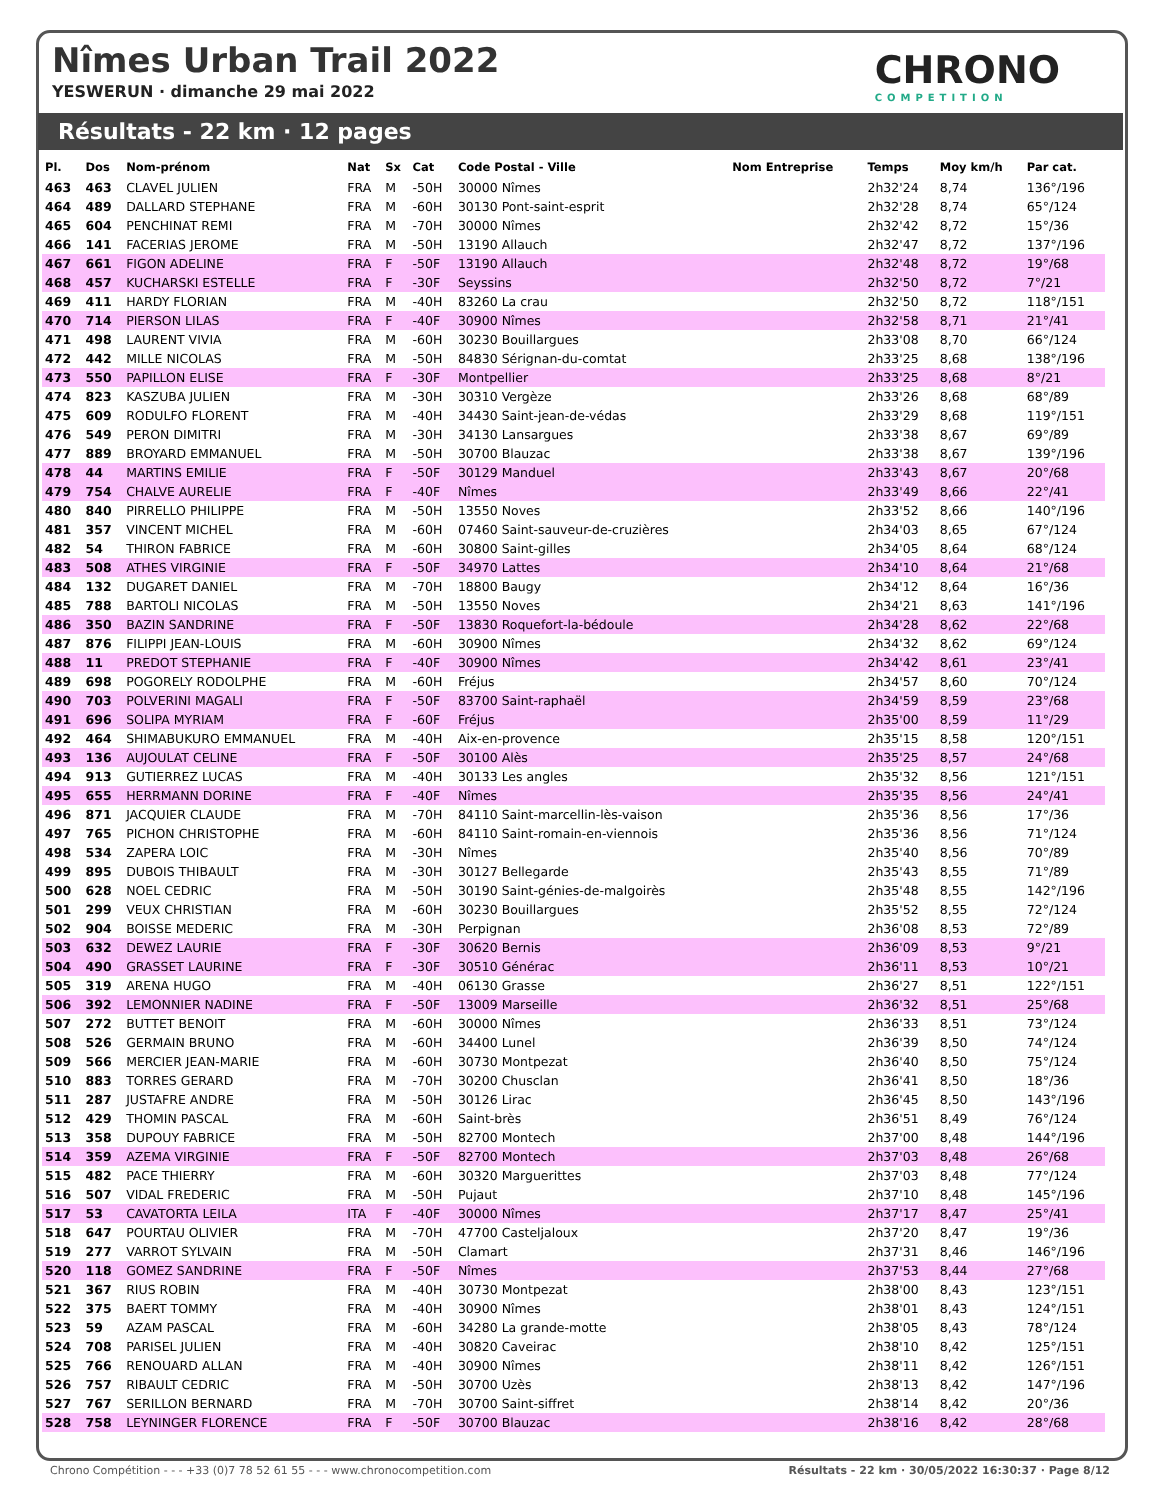Nîmes Urban Trail 2022
YESWERUN · dimanche 29 mai 2022
CHRONO
COMPETITION
Résultats - 22 km · 12 pages
| Pl. | Dos | Nom-prénom | Nat | Sx | Cat | Code Postal - Ville | Nom Entreprise | Temps | Moy km/h | Par cat. |
| --- | --- | --- | --- | --- | --- | --- | --- | --- | --- | --- |
| 463 | 463 | CLAVEL JULIEN | FRA | M | -50H | 30000 Nîmes | | 2h32'24 | 8,74 | 136°/196 |
| 464 | 489 | DALLARD STEPHANE | FRA | M | -60H | 30130 Pont-saint-esprit | | 2h32'28 | 8,74 | 65°/124 |
| 465 | 604 | PENCHINAT REMI | FRA | M | -70H | 30000 Nîmes | | 2h32'42 | 8,72 | 15°/36 |
| 466 | 141 | FACERIAS JEROME | FRA | M | -50H | 13190 Allauch | | 2h32'47 | 8,72 | 137°/196 |
| 467 | 661 | FIGON ADELINE | FRA | F | -50F | 13190 Allauch | | 2h32'48 | 8,72 | 19°/68 |
| 468 | 457 | KUCHARSKI ESTELLE | FRA | F | -30F | Seyssins | | 2h32'50 | 8,72 | 7°/21 |
| 469 | 411 | HARDY FLORIAN | FRA | M | -40H | 83260 La crau | | 2h32'50 | 8,72 | 118°/151 |
| 470 | 714 | PIERSON LILAS | FRA | F | -40F | 30900 Nîmes | | 2h32'58 | 8,71 | 21°/41 |
| 471 | 498 | LAURENT VIVIA | FRA | M | -60H | 30230 Bouillargues | | 2h33'08 | 8,70 | 66°/124 |
| 472 | 442 | MILLE NICOLAS | FRA | M | -50H | 84830 Sérignan-du-comtat | | 2h33'25 | 8,68 | 138°/196 |
| 473 | 550 | PAPILLON ELISE | FRA | F | -30F | Montpellier | | 2h33'25 | 8,68 | 8°/21 |
| 474 | 823 | KASZUBA JULIEN | FRA | M | -30H | 30310 Vergèze | | 2h33'26 | 8,68 | 68°/89 |
| 475 | 609 | RODULFO FLORENT | FRA | M | -40H | 34430 Saint-jean-de-védas | | 2h33'29 | 8,68 | 119°/151 |
| 476 | 549 | PERON DIMITRI | FRA | M | -30H | 34130 Lansargues | | 2h33'38 | 8,67 | 69°/89 |
| 477 | 889 | BROYARD EMMANUEL | FRA | M | -50H | 30700 Blauzac | | 2h33'38 | 8,67 | 139°/196 |
| 478 | 44 | MARTINS EMILIE | FRA | F | -50F | 30129 Manduel | | 2h33'43 | 8,67 | 20°/68 |
| 479 | 754 | CHALVE AURELIE | FRA | F | -40F | Nîmes | | 2h33'49 | 8,66 | 22°/41 |
| 480 | 840 | PIRRELLO PHILIPPE | FRA | M | -50H | 13550 Noves | | 2h33'52 | 8,66 | 140°/196 |
| 481 | 357 | VINCENT MICHEL | FRA | M | -60H | 07460 Saint-sauveur-de-cruzières | | 2h34'03 | 8,65 | 67°/124 |
| 482 | 54 | THIRON FABRICE | FRA | M | -60H | 30800 Saint-gilles | | 2h34'05 | 8,64 | 68°/124 |
| 483 | 508 | ATHES VIRGINIE | FRA | F | -50F | 34970 Lattes | | 2h34'10 | 8,64 | 21°/68 |
| 484 | 132 | DUGARET DANIEL | FRA | M | -70H | 18800 Baugy | | 2h34'12 | 8,64 | 16°/36 |
| 485 | 788 | BARTOLI NICOLAS | FRA | M | -50H | 13550 Noves | | 2h34'21 | 8,63 | 141°/196 |
| 486 | 350 | BAZIN SANDRINE | FRA | F | -50F | 13830 Roquefort-la-bédoule | | 2h34'28 | 8,62 | 22°/68 |
| 487 | 876 | FILIPPI JEAN-LOUIS | FRA | M | -60H | 30900 Nîmes | | 2h34'32 | 8,62 | 69°/124 |
| 488 | 11 | PREDOT STEPHANIE | FRA | F | -40F | 30900 Nîmes | | 2h34'42 | 8,61 | 23°/41 |
| 489 | 698 | POGORELY RODOLPHE | FRA | M | -60H | Fréjus | | 2h34'57 | 8,60 | 70°/124 |
| 490 | 703 | POLVERINI MAGALI | FRA | F | -50F | 83700 Saint-raphaël | | 2h34'59 | 8,59 | 23°/68 |
| 491 | 696 | SOLIPA MYRIAM | FRA | F | -60F | Fréjus | | 2h35'00 | 8,59 | 11°/29 |
| 492 | 464 | SHIMABUKURO EMMANUEL | FRA | M | -40H | Aix-en-provence | | 2h35'15 | 8,58 | 120°/151 |
| 493 | 136 | AUJOULAT CELINE | FRA | F | -50F | 30100 Alès | | 2h35'25 | 8,57 | 24°/68 |
| 494 | 913 | GUTIERREZ LUCAS | FRA | M | -40H | 30133 Les angles | | 2h35'32 | 8,56 | 121°/151 |
| 495 | 655 | HERRMANN DORINE | FRA | F | -40F | Nîmes | | 2h35'35 | 8,56 | 24°/41 |
| 496 | 871 | JACQUIER CLAUDE | FRA | M | -70H | 84110 Saint-marcellin-lès-vaison | | 2h35'36 | 8,56 | 17°/36 |
| 497 | 765 | PICHON CHRISTOPHE | FRA | M | -60H | 84110 Saint-romain-en-viennois | | 2h35'36 | 8,56 | 71°/124 |
| 498 | 534 | ZAPERA LOIC | FRA | M | -30H | Nîmes | | 2h35'40 | 8,56 | 70°/89 |
| 499 | 895 | DUBOIS THIBAULT | FRA | M | -30H | 30127 Bellegarde | | 2h35'43 | 8,55 | 71°/89 |
| 500 | 628 | NOEL CEDRIC | FRA | M | -50H | 30190 Saint-génies-de-malgoirès | | 2h35'48 | 8,55 | 142°/196 |
| 501 | 299 | VEUX CHRISTIAN | FRA | M | -60H | 30230 Bouillargues | | 2h35'52 | 8,55 | 72°/124 |
| 502 | 904 | BOISSE MEDERIC | FRA | M | -30H | Perpignan | | 2h36'08 | 8,53 | 72°/89 |
| 503 | 632 | DEWEZ LAURIE | FRA | F | -30F | 30620 Bernis | | 2h36'09 | 8,53 | 9°/21 |
| 504 | 490 | GRASSET LAURINE | FRA | F | -30F | 30510 Générac | | 2h36'11 | 8,53 | 10°/21 |
| 505 | 319 | ARENA HUGO | FRA | M | -40H | 06130 Grasse | | 2h36'27 | 8,51 | 122°/151 |
| 506 | 392 | LEMONNIER NADINE | FRA | F | -50F | 13009 Marseille | | 2h36'32 | 8,51 | 25°/68 |
| 507 | 272 | BUTTET BENOIT | FRA | M | -60H | 30000 Nîmes | | 2h36'33 | 8,51 | 73°/124 |
| 508 | 526 | GERMAIN BRUNO | FRA | M | -60H | 34400 Lunel | | 2h36'39 | 8,50 | 74°/124 |
| 509 | 566 | MERCIER JEAN-MARIE | FRA | M | -60H | 30730 Montpezat | | 2h36'40 | 8,50 | 75°/124 |
| 510 | 883 | TORRES GERARD | FRA | M | -70H | 30200 Chusclan | | 2h36'41 | 8,50 | 18°/36 |
| 511 | 287 | JUSTAFRE ANDRE | FRA | M | -50H | 30126 Lirac | | 2h36'45 | 8,50 | 143°/196 |
| 512 | 429 | THOMIN PASCAL | FRA | M | -60H | Saint-brès | | 2h36'51 | 8,49 | 76°/124 |
| 513 | 358 | DUPOUY FABRICE | FRA | M | -50H | 82700 Montech | | 2h37'00 | 8,48 | 144°/196 |
| 514 | 359 | AZEMA VIRGINIE | FRA | F | -50F | 82700 Montech | | 2h37'03 | 8,48 | 26°/68 |
| 515 | 482 | PACE THIERRY | FRA | M | -60H | 30320 Marguerittes | | 2h37'03 | 8,48 | 77°/124 |
| 516 | 507 | VIDAL FREDERIC | FRA | M | -50H | Pujaut | | 2h37'10 | 8,48 | 145°/196 |
| 517 | 53 | CAVATORTA LEILA | ITA | F | -40F | 30000 Nîmes | | 2h37'17 | 8,47 | 25°/41 |
| 518 | 647 | POURTAU OLIVIER | FRA | M | -70H | 47700 Casteljaloux | | 2h37'20 | 8,47 | 19°/36 |
| 519 | 277 | VARROT SYLVAIN | FRA | M | -50H | Clamart | | 2h37'31 | 8,46 | 146°/196 |
| 520 | 118 | GOMEZ SANDRINE | FRA | F | -50F | Nîmes | | 2h37'53 | 8,44 | 27°/68 |
| 521 | 367 | RIUS ROBIN | FRA | M | -40H | 30730 Montpezat | | 2h38'00 | 8,43 | 123°/151 |
| 522 | 375 | BAERT TOMMY | FRA | M | -40H | 30900 Nîmes | | 2h38'01 | 8,43 | 124°/151 |
| 523 | 59 | AZAM PASCAL | FRA | M | -60H | 34280 La grande-motte | | 2h38'05 | 8,43 | 78°/124 |
| 524 | 708 | PARISEL JULIEN | FRA | M | -40H | 30820 Caveirac | | 2h38'10 | 8,42 | 125°/151 |
| 525 | 766 | RENOUARD ALLAN | FRA | M | -40H | 30900 Nîmes | | 2h38'11 | 8,42 | 126°/151 |
| 526 | 757 | RIBAULT CEDRIC | FRA | M | -50H | 30700 Uzès | | 2h38'13 | 8,42 | 147°/196 |
| 527 | 767 | SERILLON BERNARD | FRA | M | -70H | 30700 Saint-siffret | | 2h38'14 | 8,42 | 20°/36 |
| 528 | 758 | LEYNINGER FLORENCE | FRA | F | -50F | 30700 Blauzac | | 2h38'16 | 8,42 | 28°/68 |
Chrono Compétition - - - +33 (0)7 78 52 61 55 - - - www.chronocompetition.com Résultats - 22 km · 30/05/2022 16:30:37 · Page 8/12